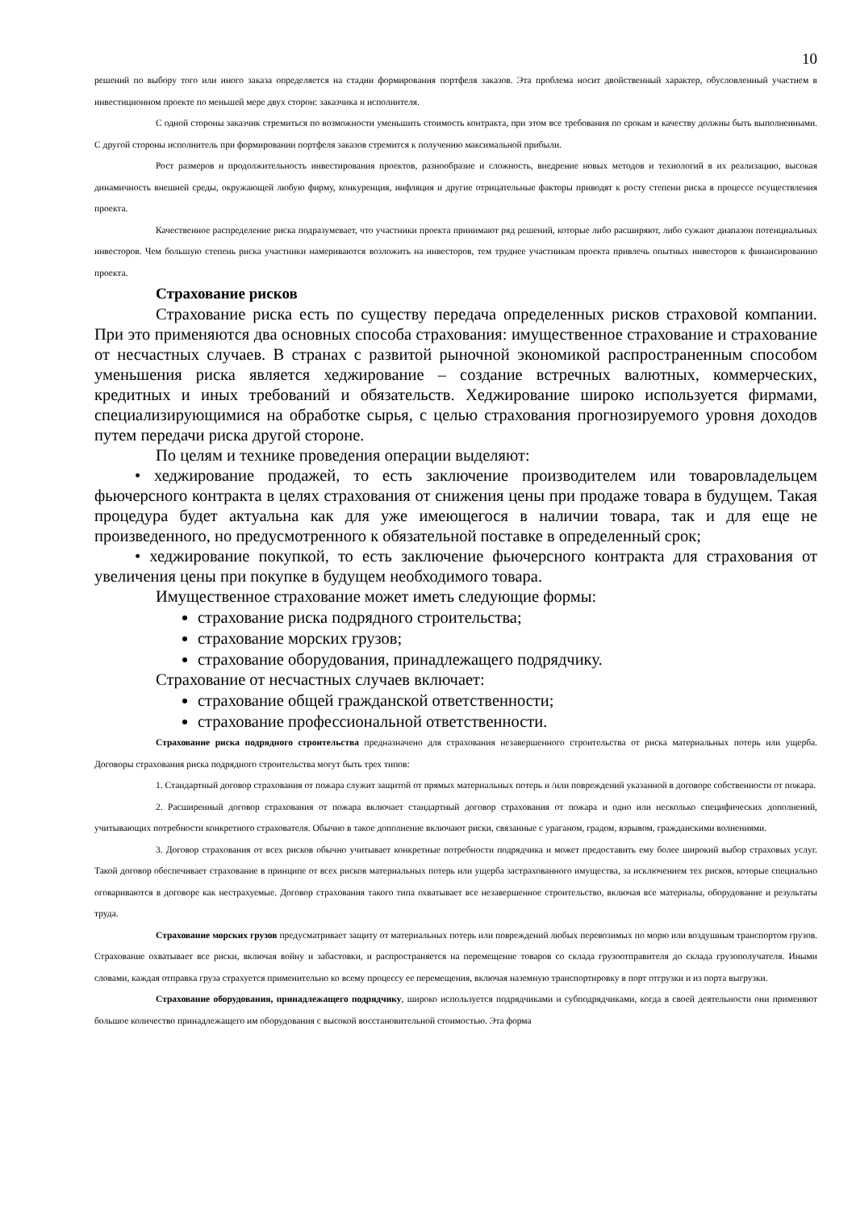10
решений по выбору того или иного заказа определяется на стадии формирования портфеля заказов. Эта проблема носит двойственный характер, обусловленный участием в инвестиционном проекте по меньшей мере двух сторон: заказчика и исполнителя.
С одной стороны заказчик стремиться по возможности уменьшить стоимость контракта, при этом все требования по срокам и качеству должны быть выполненными. С другой стороны исполнитель при формировании портфеля заказов стремится к получению максимальной прибыли.
Рост размеров и продолжительность инвестирования проектов, разнообразие и сложность, внедрение новых методов и технологий в их реализацию, высокая динамичность внешней среды, окружающей любую фирму, конкуренция, инфляция и другие отрицательные факторы приводят к росту степени риска в процессе осуществления проекта.
Качественное распределение риска подразумевает, что участники проекта принимают ряд решений, которые либо расширяют, либо сужают диапазон потенциальных инвесторов. Чем большую степень риска участники намериваются возложить на инвесторов, тем труднее участникам проекта привлечь опытных инвесторов к финансированию проекта.
Страхование рисков
Страхование риска есть по существу передача определенных рисков страховой компании. При это применяются два основных способа страхования: имущественное страхование и страхование от несчастных случаев. В странах с развитой рыночной экономикой распространенным способом уменьшения риска является хеджирование – создание встречных валютных, коммерческих, кредитных и иных требований и обязательств. Хеджирование широко используется фирмами, специализирующимися на обработке сырья, с целью страхования прогнозируемого уровня доходов путем передачи риска другой стороне.
По целям и технике проведения операции выделяют:
• хеджирование продажей, то есть заключение производителем или товаровладельцем фьючерсного контракта в целях страхования от снижения цены при продаже товара в будущем. Такая процедура будет актуальна как для уже имеющегося в наличии товара, так и для еще не произведенного, но предусмотренного к обязательной поставке в определенный срок;
• хеджирование покупкой, то есть заключение фьючерсного контракта для страхования от увеличения цены при покупке в будущем необходимого товара.
Имущественное страхование может иметь следующие формы:
страхование риска подрядного строительства;
страхование морских грузов;
страхование оборудования, принадлежащего подрядчику.
Страхование от несчастных случаев включает:
страхование общей гражданской ответственности;
страхование профессиональной ответственности.
Страхование риска подрядного строительства предназначено для страхования незавершенного строительства от риска материальных потерь или ущерба. Договоры страхования риска подрядного строительства могут быть трех типов:
1. Стандартный договор страхования от пожара служит защитой от прямых материальных потерь и /или повреждений указанной в договоре собственности от пожара.
2. Расширенный договор страхования от пожара включает стандартный договор страхования от пожара и одно или несколько специфических дополнений, учитывающих потребности конкретного страхователя. Обычно в такое дополнение включают риски, связанные с ураганом, градом, взрывом, гражданскими волнениями.
3. Договор страхования от всех рисков обычно учитывает конкретные потребности подрядчика и может предоставить ему более широкий выбор страховых услуг. Такой договор обеспечивает страхование в принципе от всех рисков материальных потерь или ущерба застрахованного имущества, за исключением тех рисков, которые специально оговариваются в договоре как нестрахуемые. Договор страхования такого типа охватывает все незавершенное строительство, включая все материалы, оборудование и результаты труда.
Страхование морских грузов предусматривает защиту от материальных потерь или повреждений любых перевозимых по морю или воздушным транспортом грузов. Страхование охватывает все риски, включая войну и забастовки, и распространяется на перемещение товаров со склада грузоотправителя до склада грузополучателя. Иными словами, каждая отправка груза страхуется применительно ко всему процессу ее перемещения, включая наземную транспортировку в порт отгрузки и из порта выгрузки.
Страхование оборудования, принадлежащего подрядчику, широко используется подрядчиками и субподрядчиками, когда в своей деятельности они применяют большое количество принадлежащего им оборудования с высокой восстановительной стоимостью. Эта форма